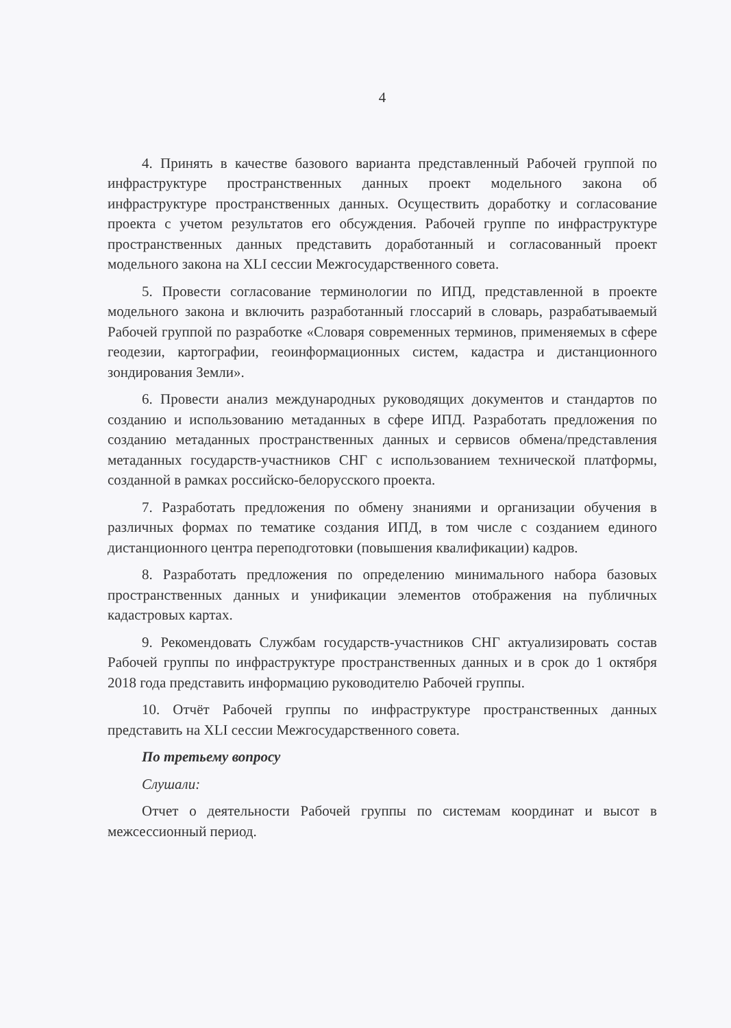4
4. Принять в качестве базового варианта представленный Рабочей группой по инфраструктуре пространственных данных проект модельного закона об инфраструктуре пространственных данных. Осуществить доработку и согласование проекта с учетом результатов его обсуждения. Рабочей группе по инфраструктуре пространственных данных представить доработанный и согласованный проект модельного закона на XLI сессии Межгосударственного совета.
5. Провести согласование терминологии по ИПД, представленной в проекте модельного закона и включить разработанный глоссарий в словарь, разрабатываемый Рабочей группой по разработке «Словаря современных терминов, применяемых в сфере геодезии, картографии, геоинформационных систем, кадастра и дистанционного зондирования Земли».
6. Провести анализ международных руководящих документов и стандартов по созданию и использованию метаданных в сфере ИПД. Разработать предложения по созданию метаданных пространственных данных и сервисов обмена/представления метаданных государств-участников СНГ с использованием технической платформы, созданной в рамках российско-белорусского проекта.
7. Разработать предложения по обмену знаниями и организации обучения в различных формах по тематике создания ИПД, в том числе с созданием единого дистанционного центра переподготовки (повышения квалификации) кадров.
8. Разработать предложения по определению минимального набора базовых пространственных данных и унификации элементов отображения на публичных кадастровых картах.
9. Рекомендовать Службам государств-участников СНГ актуализировать состав Рабочей группы по инфраструктуре пространственных данных и в срок до 1 октября 2018 года представить информацию руководителю Рабочей группы.
10. Отчёт Рабочей группы по инфраструктуре пространственных данных представить на XLI сессии Межгосударственного совета.
По третьему вопросу
Слушали:
Отчет о деятельности Рабочей группы по системам координат и высот в межсессионный период.